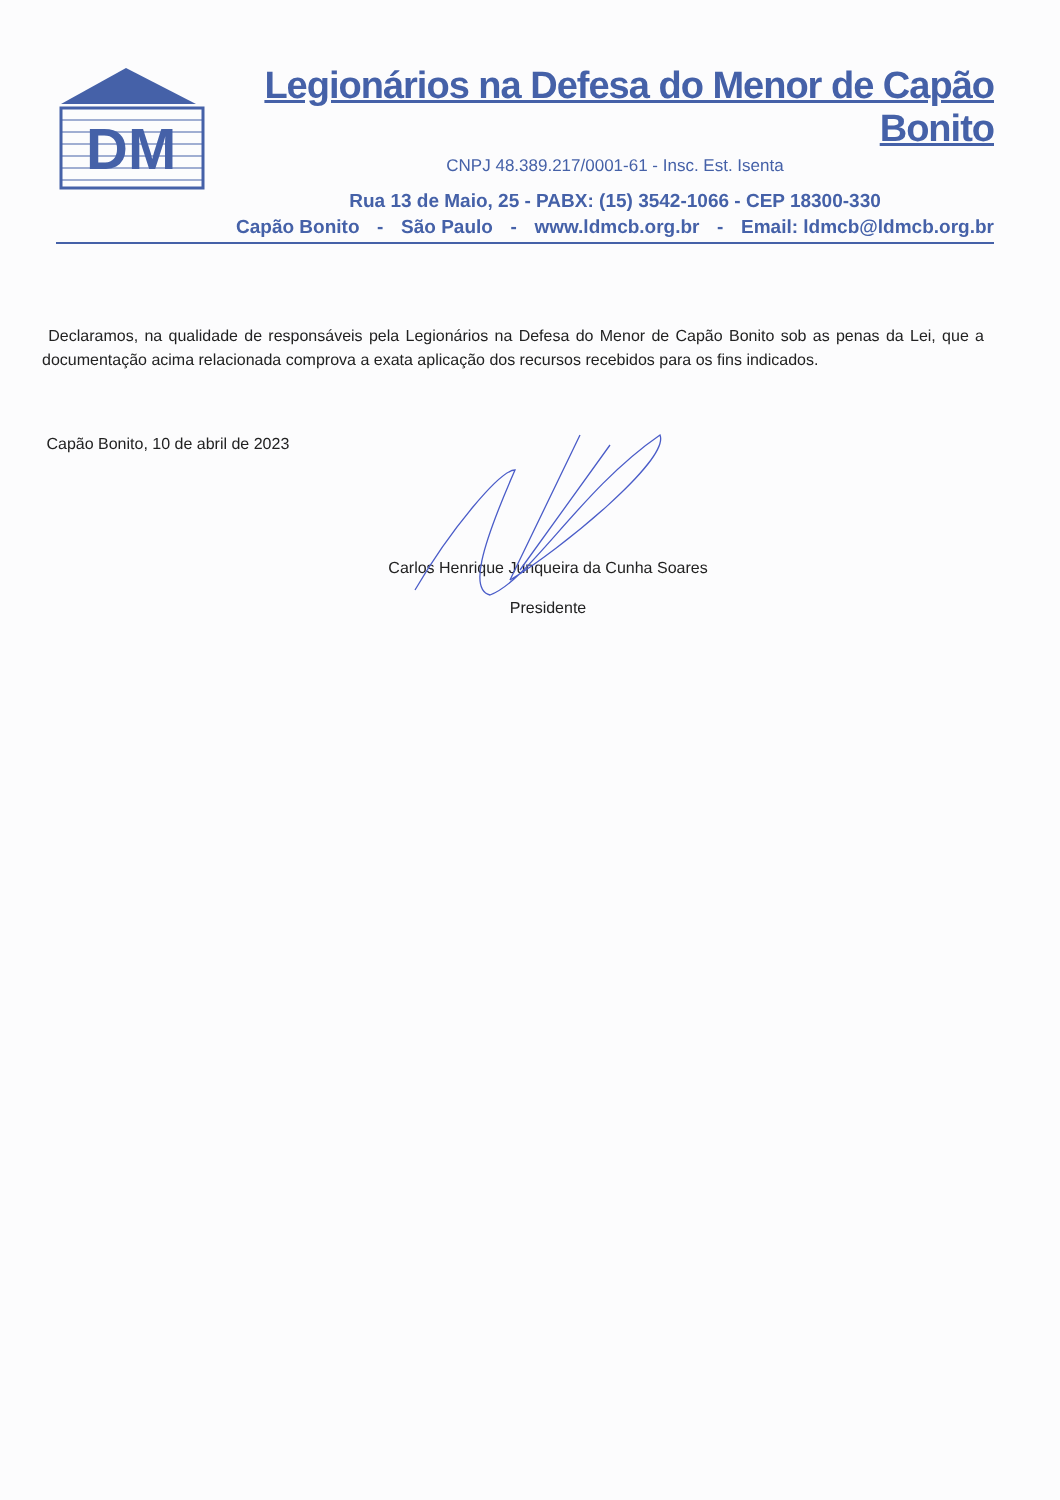DM
Legionários na Defesa do Menor de Capão Bonito
CNPJ 48.389.217/0001-61 - Insc. Est. Isenta
Rua 13 de Maio, 25 - PABX: (15) 3542-1066 - CEP 18300-330
Capão Bonito - São Paulo - www.ldmcb.org.br - Email: ldmcb@ldmcb.org.br
Declaramos, na qualidade de responsáveis pela Legionários na Defesa do Menor de Capão Bonito sob as penas da Lei, que a documentação acima relacionada comprova a exata aplicação dos recursos recebidos para os fins indicados.
Capão Bonito, 10 de abril de 2023
Carlos Henrique Junqueira da Cunha Soares
Presidente